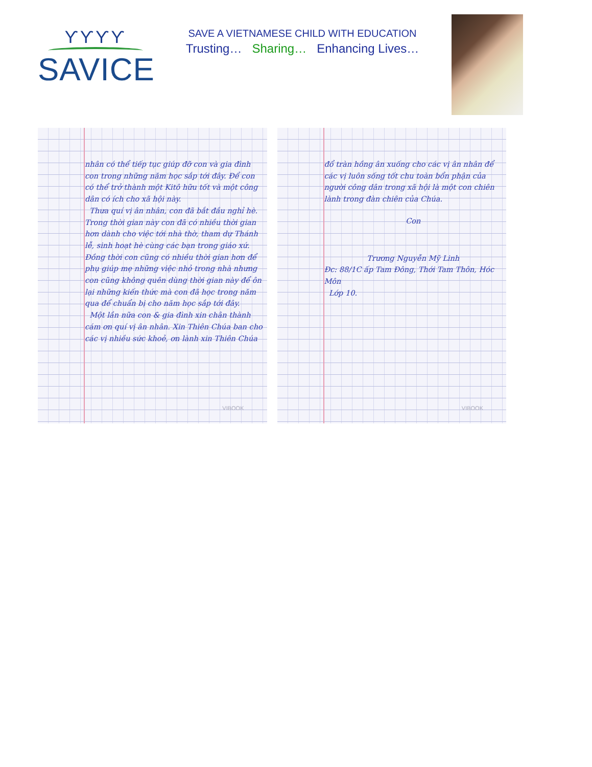ϒϒϒϒ
SAVICE
SAVE A VIETNAMESE CHILD WITH EDUCATION
Trusting… Sharing… Enhancing Lives…
nhân có thể tiếp tục giúp đỡ con và gia đình con trong những năm học sắp tới đây. Để con có thể trở thành một Kitô hữu tốt và một công dân có ích cho xã hội này.
Thưa quí vị ân nhân, con đã bắt đầu nghỉ hè. Trong thời gian này con đã có nhiều thời gian hơn dành cho việc tới nhà thờ, tham dự Thánh lễ, sinh hoạt hè cùng các bạn trong giáo xứ. Đồng thời con cũng có nhiều thời gian hơn để phụ giúp mẹ những việc nhỏ trong nhà nhưng con cũng không quên dùng thời gian này để ôn lại những kiến thức mà con đã học trong năm qua để chuẩn bị cho năm học sắp tới đây.
Một lần nữa con & gia đình xin chân thành cám ơn quí vị ân nhân. Xin Thiên Chúa ban cho các vị nhiều sức khoẻ, ơn lành xin Thiên Chúa
VIBOOK
đổ tràn hồng ân xuống cho các vị ân nhân để các vị luôn sống tốt chu toàn bổn phận của người công dân trong xã hội là một con chiên lành trong đàn chiên của Chúa.
Con
Trương Nguyễn Mỹ Linh
Đc: 88/1C ấp Tam Đông, Thới Tam Thôn, Hóc Môn
Lớp 10.
VIBOOK